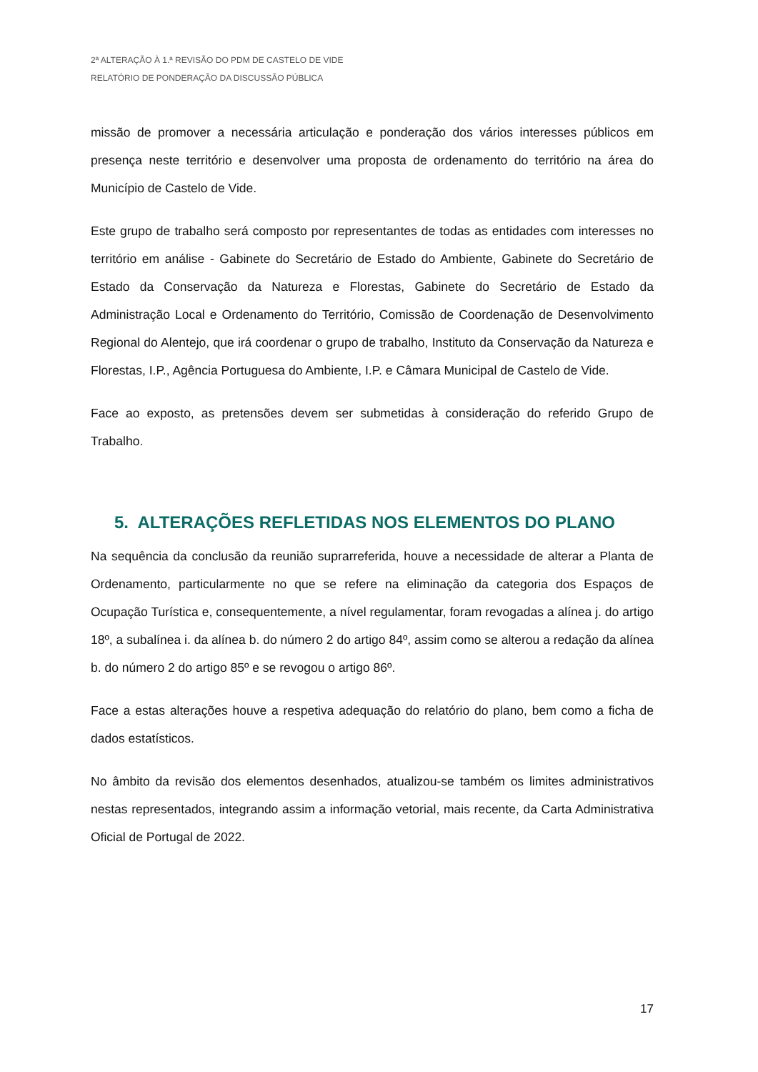2ª ALTERAÇÃO À 1.ª REVISÃO DO PDM DE CASTELO DE VIDE
RELATÓRIO DE PONDERAÇÃO DA DISCUSSÃO PÚBLICA
missão de promover a necessária articulação e ponderação dos vários interesses públicos em presença neste território e desenvolver uma proposta de ordenamento do território na área do Município de Castelo de Vide.
Este grupo de trabalho será composto por representantes de todas as entidades com interesses no território em análise - Gabinete do Secretário de Estado do Ambiente, Gabinete do Secretário de Estado da Conservação da Natureza e Florestas, Gabinete do Secretário de Estado da Administração Local e Ordenamento do Território, Comissão de Coordenação de Desenvolvimento Regional do Alentejo, que irá coordenar o grupo de trabalho, Instituto da Conservação da Natureza e Florestas, I.P., Agência Portuguesa do Ambiente, I.P. e Câmara Municipal de Castelo de Vide.
Face ao exposto, as pretensões devem ser submetidas à consideração do referido Grupo de Trabalho.
5. ALTERAÇÕES REFLETIDAS NOS ELEMENTOS DO PLANO
Na sequência da conclusão da reunião suprarreferida, houve a necessidade de alterar a Planta de Ordenamento, particularmente no que se refere na eliminação da categoria dos Espaços de Ocupação Turística e, consequentemente, a nível regulamentar, foram revogadas a alínea j. do artigo 18º, a subalínea i. da alínea b. do número 2 do artigo 84º, assim como se alterou a redação da alínea b. do número 2 do artigo 85º e se revogou o artigo 86º.
Face a estas alterações houve a respetiva adequação do relatório do plano, bem como a ficha de dados estatísticos.
No âmbito da revisão dos elementos desenhados, atualizou-se também os limites administrativos nestas representados, integrando assim a informação vetorial, mais recente, da Carta Administrativa Oficial de Portugal de 2022.
17